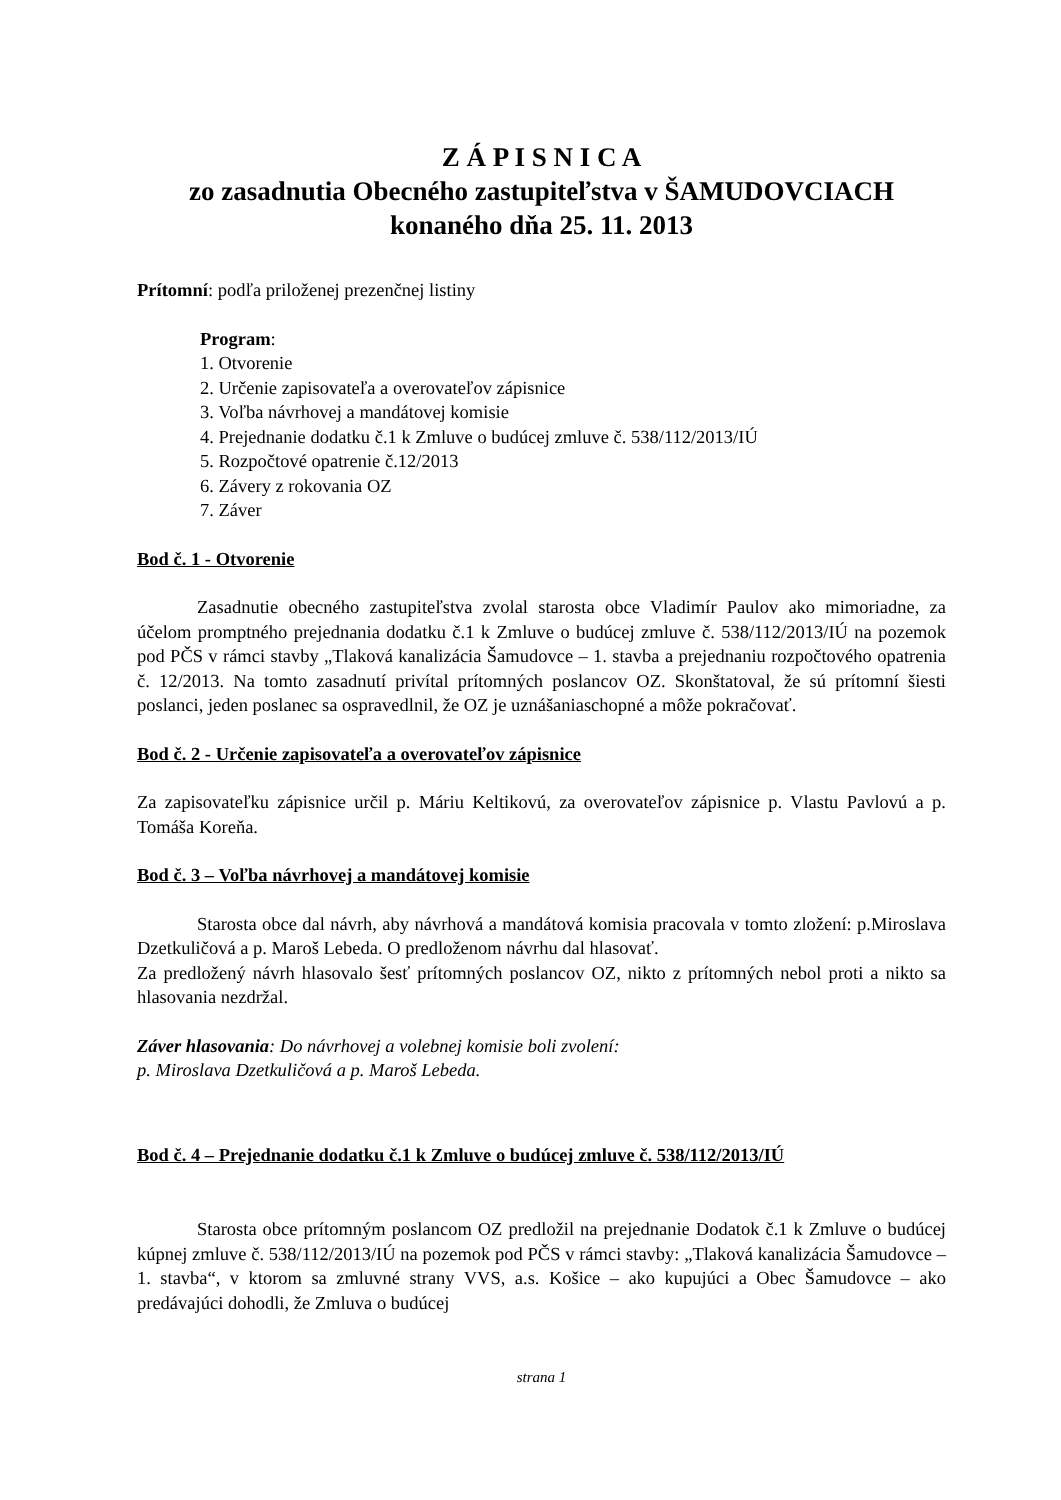Z Á P I S N I C A
zo zasadnutia Obecného zastupiteľstva v ŠAMUDOVCIACH
konaného dňa 25. 11. 2013
Prítomní: podľa priloženej prezenčnej listiny
Program:
1. Otvorenie
2. Určenie zapisovateľa a overovateľov zápisnice
3. Voľba návrhovej a mandátovej komisie
4. Prejednanie dodatku č.1 k Zmluve o budúcej zmluve č. 538/112/2013/IÚ
5. Rozpočtové opatrenie č.12/2013
6. Závery z rokovania OZ
7. Záver
Bod č. 1 - Otvorenie
Zasadnutie obecného zastupiteľstva zvolal starosta obce Vladimír Paulov ako mimoriadne, za účelom promptného prejednania dodatku č.1 k Zmluve o budúcej zmluve č. 538/112/2013/IÚ na pozemok pod PČS v rámci stavby „Tlaková kanalizácia Šamudovce – 1. stavba a prejednaniu rozpočtového opatrenia č. 12/2013. Na tomto zasadnutí privítal prítomných poslancov OZ. Skonštatoval, že sú prítomní šiesti poslanci, jeden poslanec sa ospravedlnil, že OZ je uznášaniaschopné a môže pokračovať.
Bod č. 2 - Určenie zapisovateľa a overovateľov zápisnice
Za zapisovateľku zápisnice určil p. Máriu Keltikovú, za overovateľov zápisnice p. Vlastu Pavlovú a p. Tomáša Koreňa.
Bod č. 3 – Voľba návrhovej a mandátovej komisie
Starosta obce dal návrh, aby návrhová a mandátová komisia pracovala v tomto zložení: p.Miroslava Dzetkuličová a p. Maroš Lebeda. O predloženom návrhu dal hlasovať.
Za predložený návrh hlasovalo šesť prítomných poslancov OZ, nikto z prítomných nebol proti a nikto sa hlasovania nezdržal.
Záver hlasovania: Do návrhovej a volebnej komisie boli zvolení:
p. Miroslava Dzetkuličová a p. Maroš Lebeda.
Bod č. 4 – Prejednanie dodatku č.1 k Zmluve o budúcej zmluve č. 538/112/2013/IÚ
Starosta obce prítomným poslancom OZ predložil na prejednanie Dodatok č.1 k Zmluve o budúcej kúpnej zmluve č. 538/112/2013/IÚ na pozemok pod PČS v rámci stavby: „Tlaková kanalizácia Šamudovce – 1. stavba“, v ktorom sa zmluvné strany VVS, a.s. Košice – ako kupujúci a Obec Šamudovce – ako predávajúci dohodli, že Zmluva o budúcej
strana 1